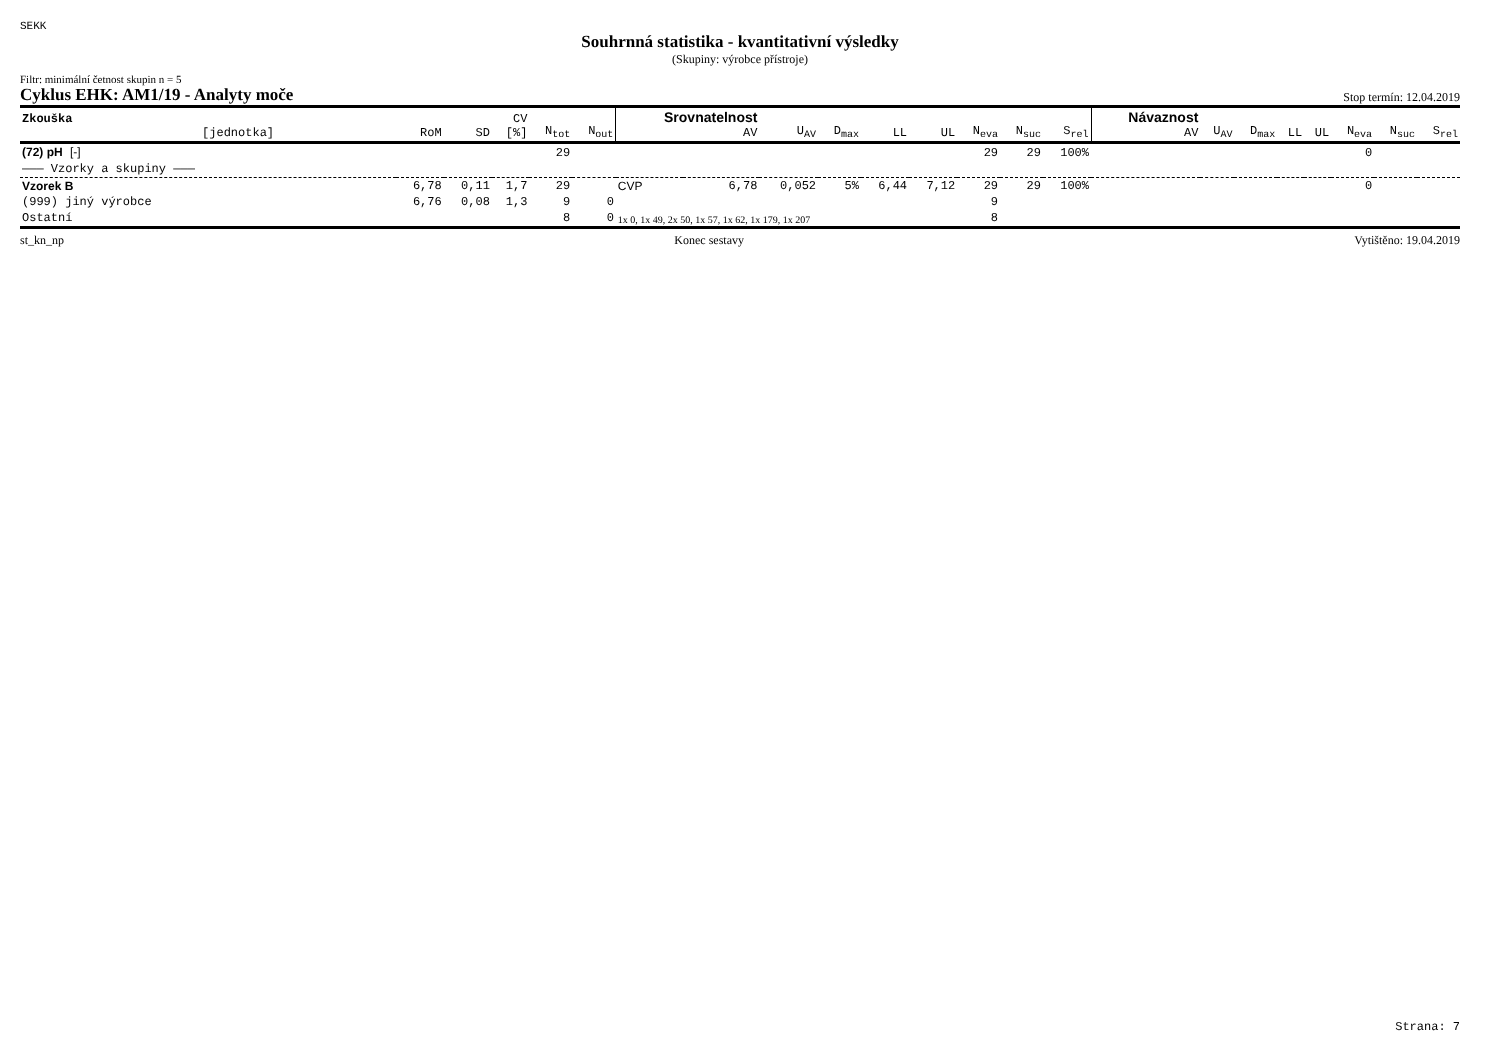SEKK
Souhrnná statistika - kvantitativní výsledky
(Skupiny: výrobce přístroje)
Filtr: minimální četnost skupin n = 5
Cyklus EHK: AM1/19 - Analyty moče Stop termín: 12.04.2019
| Zkouška [jednotka] | RoM | SD | CV [%] | N<sub>tot</sub> | N<sub>out</sub> | Srovnatelnost AV | | U<sub>AV</sub> | D<sub>max</sub> | LL | UL | N<sub>eva</sub> | N<sub>suc</sub> | S<sub>rel</sub> | Návaznost AV | U<sub>AV</sub> | D<sub>max</sub> | LL | UL | N<sub>eva</sub> | N<sub>suc</sub> | S<sub>rel</sub> |
| --- | --- | --- | --- | --- | --- | --- | --- | --- | --- | --- | --- | --- | --- | --- | --- | --- | --- | --- | --- | --- | --- | --- |
| (72) pH [-] | | | | 29 | | | | | | | | 29 | 29 | 100% | | | | | | 0 | | |
| ——— Vzorky a skupiny ——— | | | | | | | | | | | | | | | | | | | | | | |
| Vzorek B | 6,78 | 0,11 | 1,7 | 29 | | CVP | 6,78 | 0,052 | 5% | 6,44 | 7,12 | 29 | 29 | 100% | | | | | | 0 | | |
| (999) jiný výrobce | 6,76 | 0,08 | 1,3 | 9 | 0 | | | | | | | 9 | | | | | | | | | | |
| Ostatní | | | | 8 | 0 | 1x 0, 1x 49, 2x 50, 1x 57, 1x 62, 1x 179, 1x 207 | | | | | | 8 | | | | | | | | | | |
st_kn_np Konec sestavy Vytištěno: 19.04.2019
Strana: 7